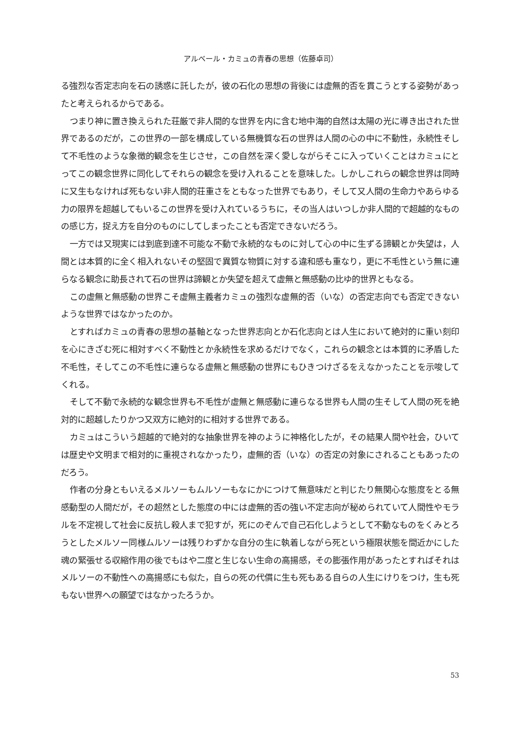アルベール・カミュの青春の思想（佐藤卓司）
る強烈な否定志向を石の誘惑に託したが，彼の石化の思想の背後には虚無的否を貫こうとする姿勢があったと考えられるからである。
つまり神に置き換えられた荘厳で非人間的な世界を内に含む地中海的自然は太陽の光に導き出された世界であるのだが，この世界の一部を構成している無機質な石の世界は人間の心の中に不動性，永続性そして不毛性のような象徴的観念を生じさせ，この自然を深く愛しながらそこに入っていくことはカミュにとってこの観念世界に同化してそれらの観念を受け入れることを意味した。しかしこれらの観念世界は同時に又生もなければ死もない非人間的荘重さをともなった世界でもあり，そして又人間の生命力やあらゆる力の限界を超越してもいるこの世界を受け入れているうちに，その当人はいつしか非人間的で超越的なものの感じ方，捉え方を自分のものにしてしまったことも否定できないだろう。
一方では又現実には到底到達不可能な不動で永続的なものに対して心の中に生ずる諦観とか失望は，人間とは本質的に全く相入れないその堅固で異質な物質に対する違和感も重なり，更に不毛性という無に連らなる観念に助長されて石の世界は諦観とか失望を超えて虚無と無感動の比ゆ的世界ともなる。
この虚無と無感動の世界こそ虚無主義者カミュの強烈な虚無的否（いな）の否定志向でも否定できないような世界ではなかったのか。
とすればカミュの青春の思想の基軸となった世界志向とか石化志向とは人生において絶対的に重い刻印を心にきざむ死に相対すべく不動性とか永続性を求めるだけでなく，これらの観念とは本質的に矛盾した不毛性，そしてこの不毛性に連らなる虚無と無感動の世界にもひきつけざるをえなかったことを示唆してくれる。
そして不動で永続的な観念世界も不毛性が虚無と無感動に連らなる世界も人間の生そして人間の死を絶対的に超越したりかつ又双方に絶対的に相対する世界である。
カミュはこういう超越的で絶対的な抽象世界を神のように神格化したが，その結果人間や社会，ひいては歴史や文明まで相対的に重視されなかったり，虚無的否（いな）の否定の対象にされることもあったのだろう。
作者の分身ともいえるメルソーもムルソーもなにかにつけて無意味だと判じたり無関心な態度をとる無感動型の人間だが，その超然とした態度の中には虚無的否の強い不定志向が秘められていて人間性やモラルを不定視して社会に反抗し殺人まで犯すが，死にのぞんで自己石化しようとして不動なものをくみとろうとしたメルソー同様ムルソーは残りわずかな自分の生に執着しながら死という極限状態を間近かにした魂の緊張せる収縮作用の後でもはや二度と生じない生命の高揚感，その膨張作用があったとすればそれはメルソーの不動性への高揚感にも似た，自らの死の代償に生も死もある自らの人生にけりをつけ，生も死もない世界への願望ではなかったろうか。
53